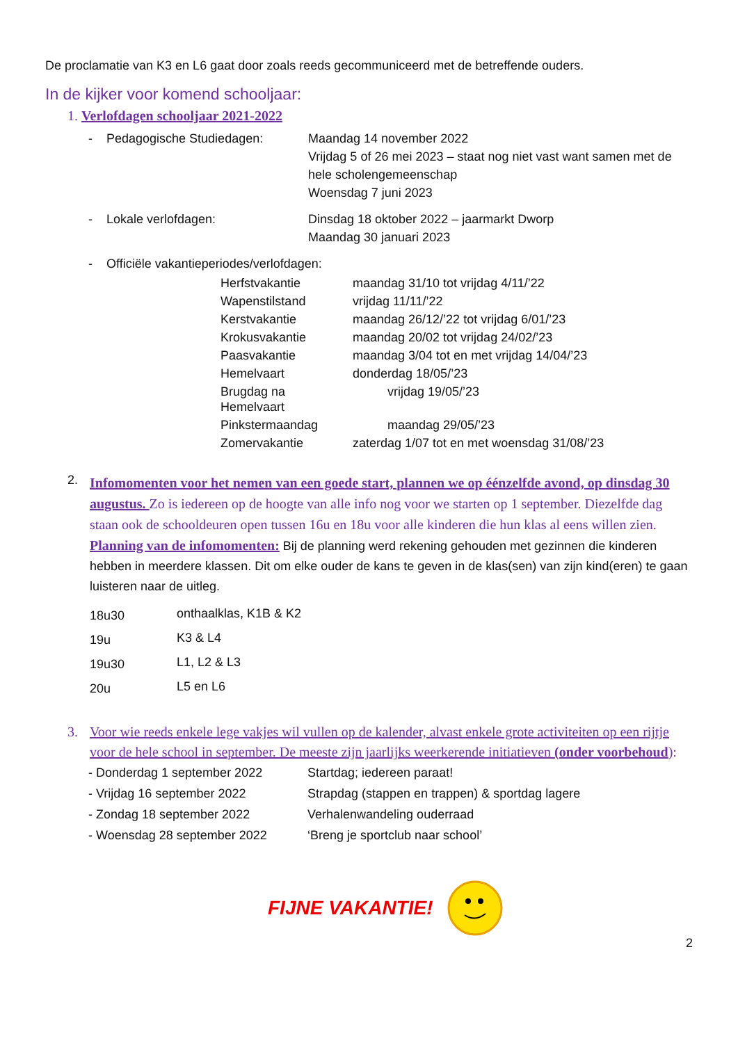De proclamatie van K3 en L6 gaat door zoals reeds gecommuniceerd met de betreffende ouders.
In de kijker voor komend schooljaar:
1. Verlofdagen schooljaar 2021-2022
| - | Pedagogische Studiedagen: | Maandag 14 november 2022 Vrijdag 5 of 26 mei 2023 – staat nog niet vast want samen met de hele scholengemeenschap Woensdag 7 juni 2023 |
| - | Lokale verlofdagen: | Dinsdag 18 oktober 2022 – jaarmarkt Dworp Maandag 30 januari 2023 |
| - | Officiële vakantieperiodes/verlofdagen: | |
| Herfstvakantie | maandag 31/10 tot vrijdag 4/11/’22 |
| Wapenstilstand | vrijdag 11/11/’22 |
| Kerstvakantie | maandag 26/12/’22 tot vrijdag 6/01/’23 |
| Krokusvakantie | maandag 20/02 tot vrijdag 24/02/’23 |
| Paasvakantie | maandag 3/04 tot en met vrijdag 14/04/’23 |
| Hemelvaart | donderdag 18/05/’23 |
| Brugdag na Hemelvaart | vrijdag 19/05/’23 |
| Pinkstermaandag | maandag 29/05/’23 |
| Zomervakantie | zaterdag 1/07 tot en met woensdag 31/08/’23 |
2.
Infomomenten voor het nemen van een goede start, plannen we op éénzelfde avond, op dinsdag 30 augustus. Zo is iedereen op de hoogte van alle info nog voor we starten op 1 september. Diezelfde dag staan ook de schooldeuren open tussen 16u en 18u voor alle kinderen die hun klas al eens willen zien.
Planning van de infomomenten: Bij de planning werd rekening gehouden met gezinnen die kinderen hebben in meerdere klassen. Dit om elke ouder de kans te geven in de klas(sen) van zijn kind(eren) te gaan luisteren naar de uitleg.
| 18u30 | onthaalklas, K1B & K2 |
| 19u | K3 & L4 |
| 19u30 | L1, L2 & L3 |
| 20u | L5 en L6 |
3. Voor wie reeds enkele lege vakjes wil vullen op de kalender, alvast enkele grote activiteiten op een rijtje voor de hele school in september. De meeste zijn jaarlijks weerkerende initiatieven (onder voorbehoud):
| - Donderdag 1 september 2022 | Startdag; iedereen paraat! |
| - Vrijdag 16 september 2022 | Strapdag (stappen en trappen) & sportdag lagere |
| - Zondag 18 september 2022 | Verhalenwandeling ouderraad |
| - Woensdag 28 september 2022 | ‘Breng je sportclub naar school’ |
FIJNE VAKANTIE!
2